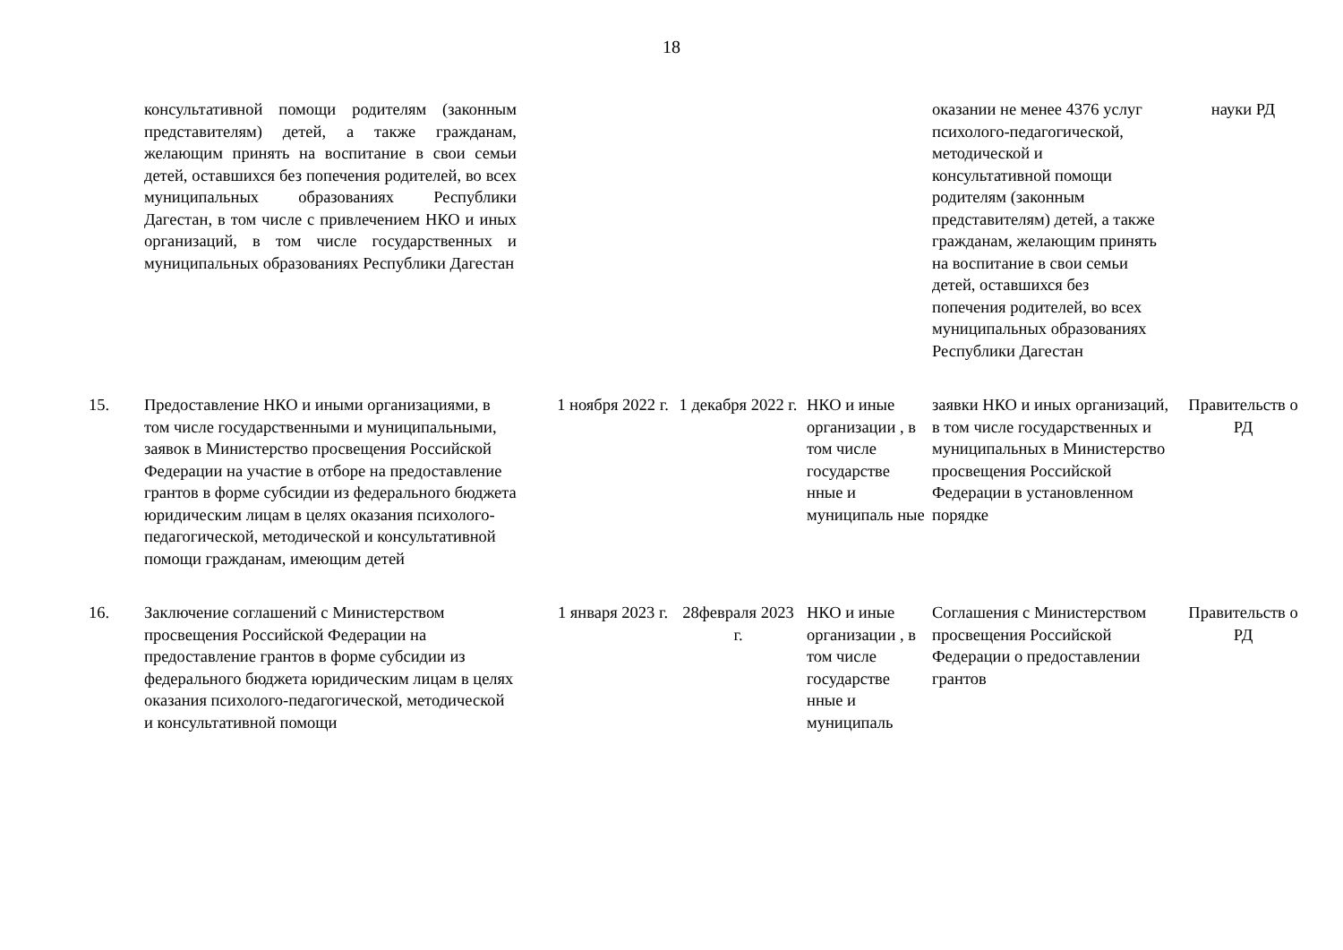18
| | консультативной помощи родителям (законным представителям) детей, а также гражданам, желающим принять на воспитание в свои семьи детей, оставшихся без попечения родителей, во всех муниципальных образованиях Республики Дагестан, в том числе с привлечением НКО и иных организаций, в том числе государственных и муниципальных образованиях Республики Дагестан | | | | оказании не менее 4376 услуг психолого-педагогической, методической и консультативной помощи родителям (законным представителям) детей, а также гражданам, желающим принять на воспитание в свои семьи детей, оставшихся без попечения родителей, во всех муниципальных образованиях Республики Дагестан | науки РД |
| 15. | Предоставление НКО и иными организациями, в том числе государственными и муниципальными, заявок в Министерство просвещения Российской Федерации на участие в отборе на предоставление грантов в форме субсидии из федерального бюджета юридическим лицам в целях оказания психолого-педагогической, методической и консультативной помощи гражданам, имеющим детей | 1 ноября 2022 г. | 1 декабря 2022 г. | НКО и иные организации , в том числе государстве нные и муниципаль ные | заявки НКО и иных организаций, в том числе государственных и муниципальных в Министерство просвещения Российской Федерации в установленном порядке | Правительств о РД |
| 16. | Заключение соглашений с Министерством просвещения Российской Федерации на предоставление грантов в форме субсидии из федерального бюджета юридическим лицам в целях оказания психолого-педагогической, методической и консультативной помощи | 1 января 2023 г. | 28февраля 2023 г. | НКО и иные организации , в том числе государстве нные и муниципаль | Соглашения с Министерством просвещения Российской Федерации о предоставлении грантов | Правительств о РД |